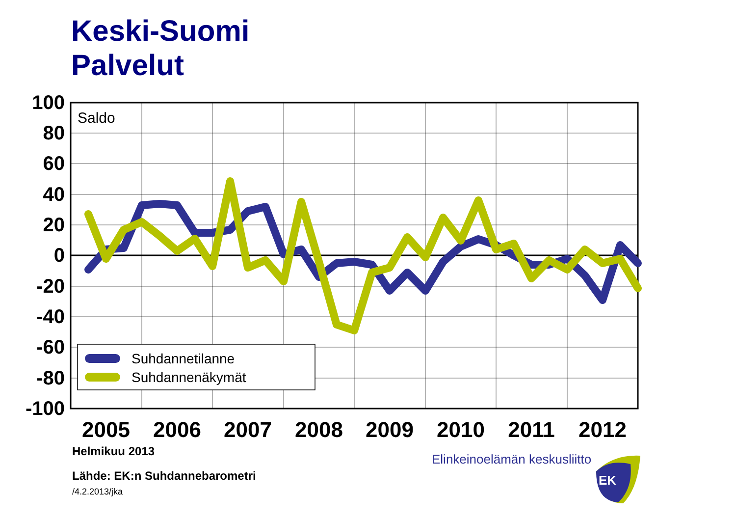Keski-Suomi
Palvelut
100
80
60
40
20
0
-20
-40
-60
-80
-100
2005
2006
2007
2008
2009
2010
2011
2012
Saldo
Suhdannetilanne
Suhdannenäkymät
Helmikuu 2013
Lähde: EK:n Suhdannebarometri
/4.2.2013/jka
Elinkeinoelämän keskusliitto
EK